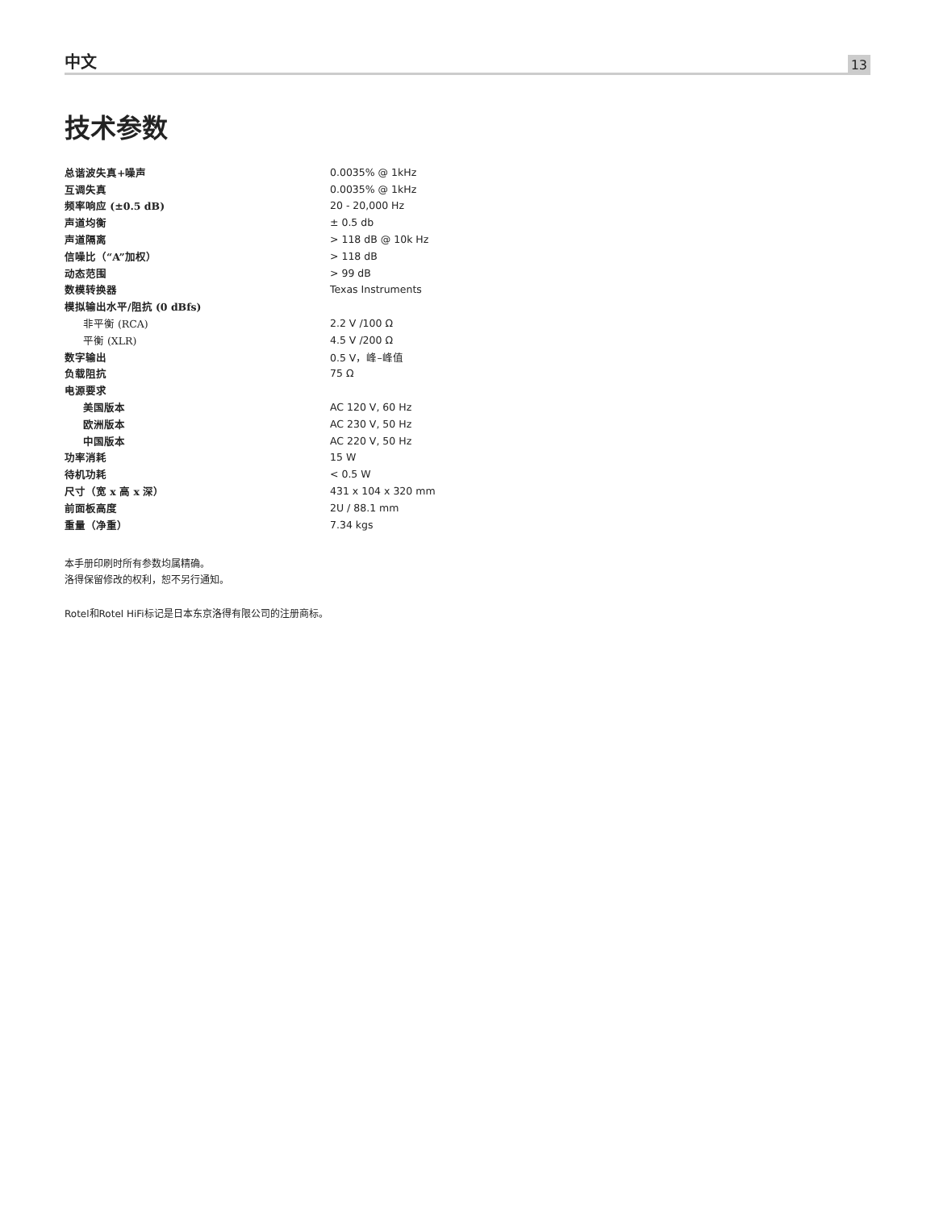中文
13
技术参数
| 总谐波失真+噪声 | 0.0035% @ 1kHz |
| 互调失真 | 0.0035% @ 1kHz |
| 频率响应 (±0.5 dB) | 20 - 20,000 Hz |
| 声道均衡 | ± 0.5 db |
| 声道隔离 | > 118 dB @ 10k Hz |
| 信噪比（“A”加权） | > 118 dB |
| 动态范围 | > 99 dB |
| 数模转换器 | Texas Instruments |
| 模拟输出水平/阻抗 (0 dBfs) | |
| 非平衡 (RCA) | 2.2 V /100 Ω |
| 平衡 (XLR) | 4.5 V /200 Ω |
| 数字输出 | 0.5 V，峰–峰值 |
| 负载阻抗 | 75 Ω |
| 电源要求 | |
| 美国版本 | AC 120 V, 60 Hz |
| 欧洲版本 | AC 230 V, 50 Hz |
| 中国版本 | AC 220 V, 50 Hz |
| 功率消耗 | 15 W |
| 待机功耗 | < 0.5 W |
| 尺寸（宽 x 高 x 深） | 431 x 104 x 320 mm |
| 前面板高度 | 2U / 88.1 mm |
| 重量（净重） | 7.34 kgs |
本手册印刷时所有参数均属精确。
洛得保留修改的权利，恕不另行通知。
Rotel和Rotel HiFi标记是日本东京洛得有限公司的注册商标。